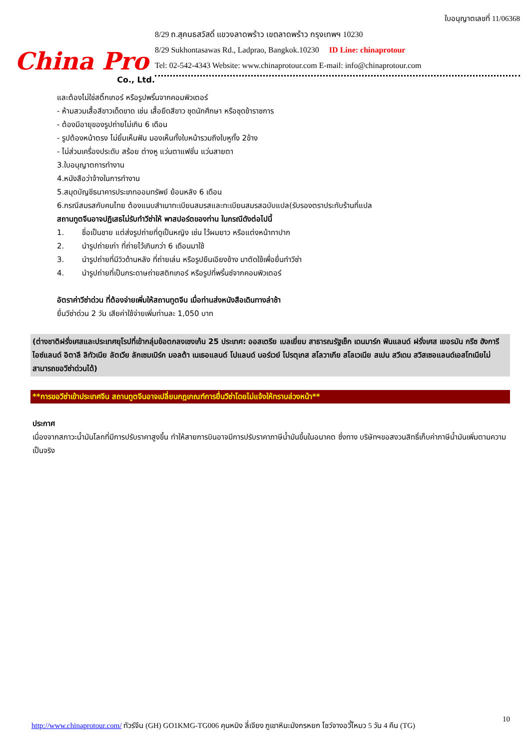China Pro
Co., Ltd.
ใบอนุญาตเลขที่ 11/06368
8/29 ถ.สุคนธสวัสดิ์ แขวงลาดพร้าว เขตลาดพร้าว กรุงเทพฯ 10230
8/29 Sukhontasawas Rd., Ladprao, Bangkok.10230 ID Line: chinaprotour
Tel: 02-542-4343 Website: www.chinaprotour.com E-mail: info@chinaprotour.com
และต้องไม่ใช่สติ๊กเกอร์ หรือรูปพริ้นจากคอมพิวเตอร์
- ห้ามสวมเสื้อสีขาวเด็ดขาด เช่น เสื้อยืดสีขาว ชุดนักศึกษา หรือชุดข้าราชการ
- ต้องมีอายุของรูปถ่ายไม่เกิน 6 เดือน
- รูปต้องหน้าตรง ไม่ยิ้มเห็นฟัน มองเห็นทั้งใบหน้ารวมถึงใบหูทั้ง 2ข้าง
- ไม่ส่วมเครื่องประดับ สร้อย ต่างหู แว่นตาแฟชั่น แว่นสายตา
3.ใบอนุญาตการทำงาน
4.หนังสือว่าจ้างในการทำงาน
5.สมุดบัญชีธนาคารประเภทออมทรัพย์ ย้อนหลัง 6 เดือน
6.กรณีสมรสกับคนไทย ต้องแนบสำเนาทะเบียนสมรสและทะเบียนสมรสฉบับแปล(รับรองตราประทับร้านที่แปล
สถานทูตจีนอาจปฏิเสธไม่รับทำวีซ่าให้ พาสปอร์ตของท่าน ในกรณีดังต่อไปนี้
1. ชื่อเป็นชาย แต่ส่งรูปถ่ายที่ดูเป็นหญิง เช่น ไว้ผมยาว หรือแต่งหน้าทาปาก
2. นำรูปถ่ายเก่า ที่ถ่ายไว้เกินกว่า 6 เดือนมาใช้
3. นำรูปถ่ายที่มีวิวด้านหลัง ที่ถ่ายเล่น หรือรูปยืนเอียงข้าง มาตัดใช้เพื่อยื่นทำวีซ่า
4. นำรูปถ่ายที่เป็นกระดาษถ่ายสติกเกอร์ หรือรูปที่พริ้นซ์จากคอมพิวเตอร์
อัตราค่าวีซ่าด่วน ที่ต้องจ่ายเพิ่มให้สถานทูตจีน เมื่อท่านส่งหนังสือเดินทางล่าช้า
ยื่นวีซ่าด่วน 2 วัน เสียค่าใช้จ่ายเพิ่มท่านละ 1,050 บาท
(ต่างชาติฝรั่งเศสและประเทศยุโรปที่เข้ากลุ่มข้อตกลงเชงเก้น 25 ประเทศ: ออสเตรีย เบลเยี่ยม สาธารณรัฐเช็ก เดนมาร์ก ฟินแลนด์ ฝรั่งเศส เยอรมัน กรีซ ฮังการี ไอซ์แลนด์ อิตาลี ลิทัวเนีย ลัตเวีย ลักเซมเบิร์ก มอลต้า เนเธอแลนด์ โปแลนด์ นอร์เวย์ โปรตุเกส สโลวาเกีย สโลเวเนีย สเปน สวีเดน สวิสเซอแลนด์เอสโทเนียไม่สามารถขอวีซ่าด่วนได้)
**การขอวีซ่าเข้าประเทศจีน สถานทูตจีนอาจเปลี่ยนกฎเกณฑ์การยื่นวีซ่าโดยไม่แจ้งให้ทราบล่วงหน้า**
ประกาศ
เนื่องจากสภาวะน้ำมันโลกที่มีการปรับราคาสูงขึ้น ทำให้สายการบินอาจมีการปรับราคาภาษีน้ำมันขึ้นในอนาคต ซึ่งทาง บริษัทฯขอสงวนสิทธิ์เก็บค่าภาษีน้ำมันเพิ่มตามความเป็นจริง
10
http://www.chinaprotour.com/ ทัวร์จีน (GH) GO1KMG-TG006 คุนหมิง ลี่เจียง ภูเขาหิมะมังกรหยก โชว์จางอวี้โหมว 5 วัน 4 คืน (TG)